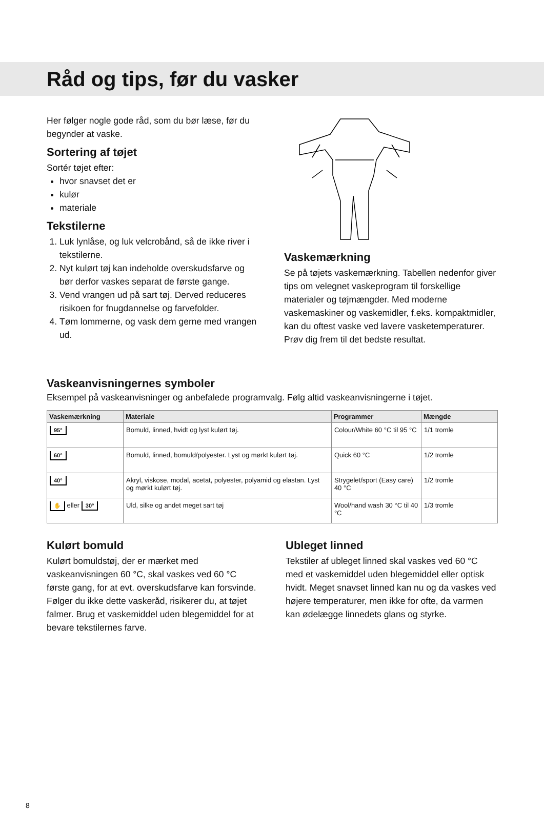Råd og tips, før du vasker
Her følger nogle gode råd, som du bør læse, før du begynder at vaske.
Sortering af tøjet
Sortér tøjet efter:
hvor snavset det er
kulør
materiale
Tekstilerne
1. Luk lynlåse, og luk velcrobånd, så de ikke river i tekstilerne.
2. Nyt kulørt tøj kan indeholde overskudsfarve og bør derfor vaskes separat de første gange.
3. Vend vrangen ud på sart tøj. Derved reduceres risikoen for fnugdannelse og farvefolder.
4. Tøm lommerne, og vask dem gerne med vrangen ud.
Vaskemærkning
Se på tøjets vaskemærkning. Tabellen nedenfor giver tips om velegnet vaskeprogram til forskellige materialer og tøjmængder. Med moderne vaskemaskiner og vaskemidler, f.eks. kompaktmidler, kan du oftest vaske ved lavere vasketemperaturer. Prøv dig frem til det bedste resultat.
Vaskeanvisningernes symboler
Eksempel på vaskeanvisninger og anbefalede programvalg. Følg altid vaskeanvisningerne i tøjet.
| Vaskemærkning | Materiale | Programmer | Mængde |
| --- | --- | --- | --- |
| 95° | Bomuld, linned, hvidt og lyst kulørt tøj. | Colour/White 60 °C til 95 °C | 1/1 tromle |
| 60° | Bomuld, linned, bomuld/polyester. Lyst og mørkt kulørt tøj. | Quick 60 °C | 1/2 tromle |
| 40° | Akryl, viskose, modal, acetat, polyester, polyamid og elastan. Lyst og mørkt kulørt tøj. | Strygelet/sport (Easy care) 40 °C | 1/2 tromle |
| ✋ eller 30° | Uld, silke og andet meget sart tøj | Wool/hand wash 30 °C til 40 °C | 1/3 tromle |
Kulørt bomuld
Kulørt bomuldstøj, der er mærket med vaskeanvisningen 60 °C, skal vaskes ved 60 °C første gang, for at evt. overskudsfarve kan forsvinde. Følger du ikke dette vaskeråd, risikerer du, at tøjet falmer. Brug et vaskemiddel uden blegemiddel for at bevare tekstilernes farve.
Ubleget linned
Tekstiler af ubleget linned skal vaskes ved 60 °C med et vaskemiddel uden blegemiddel eller optisk hvidt. Meget snavset linned kan nu og da vaskes ved højere temperaturer, men ikke for ofte, da varmen kan ødelægge linnedets glans og styrke.
8